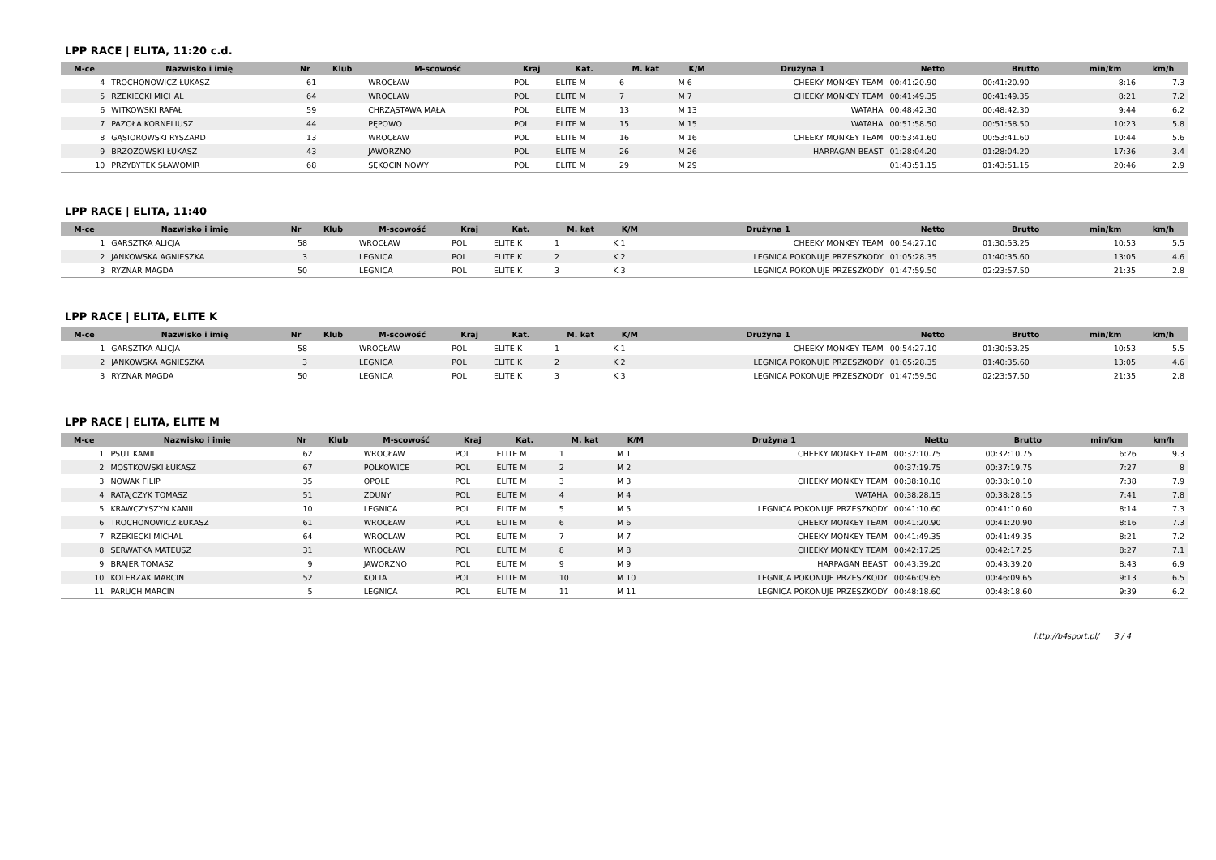LPP RACE | ELITA, 11:20 c.d.
| M-ce | Nazwisko i imię | Nr | Klub | M-scowość | Kraj | Kat. | M. kat | K/M | Drużyna 1 | Netto | Brutto | min/km | km/h |
| --- | --- | --- | --- | --- | --- | --- | --- | --- | --- | --- | --- | --- | --- |
| 4 | TROCHONOWICZ ŁUKASZ | 61 | | WROCŁAW | POL | ELITE M | 6 | M 6 | CHEEKY MONKEY TEAM | 00:41:20.90 | 00:41:20.90 | 8:16 | 7.3 |
| 5 | RZEKIECKI MICHAL | 64 | | WROCLAW | POL | ELITE M | 7 | M 7 | CHEEKY MONKEY TEAM | 00:41:49.35 | 00:41:49.35 | 8:21 | 7.2 |
| 6 | WITKOWSKI RAFAŁ | 59 | | CHRZĄSTAWA MAŁA | POL | ELITE M | 13 | M 13 | WATAHA | 00:48:42.30 | 00:48:42.30 | 9:44 | 6.2 |
| 7 | PAZOŁA KORNELIUSZ | 44 | | PĘPOWO | POL | ELITE M | 15 | M 15 | WATAHA | 00:51:58.50 | 00:51:58.50 | 10:23 | 5.8 |
| 8 | GĄSIOROWSKI RYSZARD | 13 | | WROCŁAW | POL | ELITE M | 16 | M 16 | CHEEKY MONKEY TEAM | 00:53:41.60 | 00:53:41.60 | 10:44 | 5.6 |
| 9 | BRZOZOWSKI ŁUKASZ | 43 | | JAWORZNO | POL | ELITE M | 26 | M 26 | HARPAGAN BEAST | 01:28:04.20 | 01:28:04.20 | 17:36 | 3.4 |
| 10 | PRZYBYTEK SŁAWOMIR | 68 | | SĘKOCIN NOWY | POL | ELITE M | 29 | M 29 | | 01:43:51.15 | 01:43:51.15 | 20:46 | 2.9 |
LPP RACE | ELITA, 11:40
| M-ce | Nazwisko i imię | Nr | Klub | M-scowość | Kraj | Kat. | M. kat | K/M | Drużyna 1 | Netto | Brutto | min/km | km/h |
| --- | --- | --- | --- | --- | --- | --- | --- | --- | --- | --- | --- | --- | --- |
| 1 | GARSZTKA ALICJA | 58 | | WROCŁAW | POL | ELITE K | 1 | K 1 | CHEEKY MONKEY TEAM | 00:54:27.10 | 01:30:53.25 | 10:53 | 5.5 |
| 2 | JANKOWSKA AGNIESZKA | 3 | | LEGNICA | POL | ELITE K | 2 | K 2 | LEGNICA POKONUJE PRZESZKODY | 01:05:28.35 | 01:40:35.60 | 13:05 | 4.6 |
| 3 | RYZNAR MAGDA | 50 | | LEGNICA | POL | ELITE K | 3 | K 3 | LEGNICA POKONUJE PRZESZKODY | 01:47:59.50 | 02:23:57.50 | 21:35 | 2.8 |
LPP RACE | ELITA, ELITE K
| M-ce | Nazwisko i imię | Nr | Klub | M-scowość | Kraj | Kat. | M. kat | K/M | Drużyna 1 | Netto | Brutto | min/km | km/h |
| --- | --- | --- | --- | --- | --- | --- | --- | --- | --- | --- | --- | --- | --- |
| 1 | GARSZTKA ALICJA | 58 | | WROCŁAW | POL | ELITE K | 1 | K 1 | CHEEKY MONKEY TEAM | 00:54:27.10 | 01:30:53.25 | 10:53 | 5.5 |
| 2 | JANKOWSKA AGNIESZKA | 3 | | LEGNICA | POL | ELITE K | 2 | K 2 | LEGNICA POKONUJE PRZESZKODY | 01:05:28.35 | 01:40:35.60 | 13:05 | 4.6 |
| 3 | RYZNAR MAGDA | 50 | | LEGNICA | POL | ELITE K | 3 | K 3 | LEGNICA POKONUJE PRZESZKODY | 01:47:59.50 | 02:23:57.50 | 21:35 | 2.8 |
LPP RACE | ELITA, ELITE M
| M-ce | Nazwisko i imię | Nr | Klub | M-scowość | Kraj | Kat. | M. kat | K/M | Drużyna 1 | Netto | Brutto | min/km | km/h |
| --- | --- | --- | --- | --- | --- | --- | --- | --- | --- | --- | --- | --- | --- |
| 1 | PSUT KAMIL | 62 | | WROCŁAW | POL | ELITE M | 1 | M 1 | CHEEKY MONKEY TEAM | 00:32:10.75 | 00:32:10.75 | 6:26 | 9.3 |
| 2 | MOSTKOWSKI ŁUKASZ | 67 | | POLKOWICE | POL | ELITE M | 2 | M 2 | | 00:37:19.75 | 00:37:19.75 | 7:27 | 8 |
| 3 | NOWAK FILIP | 35 | | OPOLE | POL | ELITE M | 3 | M 3 | CHEEKY MONKEY TEAM | 00:38:10.10 | 00:38:10.10 | 7:38 | 7.9 |
| 4 | RATAJCZYK TOMASZ | 51 | | ZDUNY | POL | ELITE M | 4 | M 4 | WATAHA | 00:38:28.15 | 00:38:28.15 | 7:41 | 7.8 |
| 5 | KRAWCZYSZYN KAMIL | 10 | | LEGNICA | POL | ELITE M | 5 | M 5 | LEGNICA POKONUJE PRZESZKODY | 00:41:10.60 | 00:41:10.60 | 8:14 | 7.3 |
| 6 | TROCHONOWICZ ŁUKASZ | 61 | | WROCŁAW | POL | ELITE M | 6 | M 6 | CHEEKY MONKEY TEAM | 00:41:20.90 | 00:41:20.90 | 8:16 | 7.3 |
| 7 | RZEKIECKI MICHAL | 64 | | WROCLAW | POL | ELITE M | 7 | M 7 | CHEEKY MONKEY TEAM | 00:41:49.35 | 00:41:49.35 | 8:21 | 7.2 |
| 8 | SERWATKA MATEUSZ | 31 | | WROCŁAW | POL | ELITE M | 8 | M 8 | CHEEKY MONKEY TEAM | 00:42:17.25 | 00:42:17.25 | 8:27 | 7.1 |
| 9 | BRAJER TOMASZ | 9 | | JAWORZNO | POL | ELITE M | 9 | M 9 | HARPAGAN BEAST | 00:43:39.20 | 00:43:39.20 | 8:43 | 6.9 |
| 10 | KOLERZAK MARCIN | 52 | | KOLTA | POL | ELITE M | 10 | M 10 | LEGNICA POKONUJE PRZESZKODY | 00:46:09.65 | 00:46:09.65 | 9:13 | 6.5 |
| 11 | PARUCH MARCIN | 5 | | LEGNICA | POL | ELITE M | 11 | M 11 | LEGNICA POKONUJE PRZESZKODY | 00:48:18.60 | 00:48:18.60 | 9:39 | 6.2 |
http://b4sport.pl/ 3 / 4